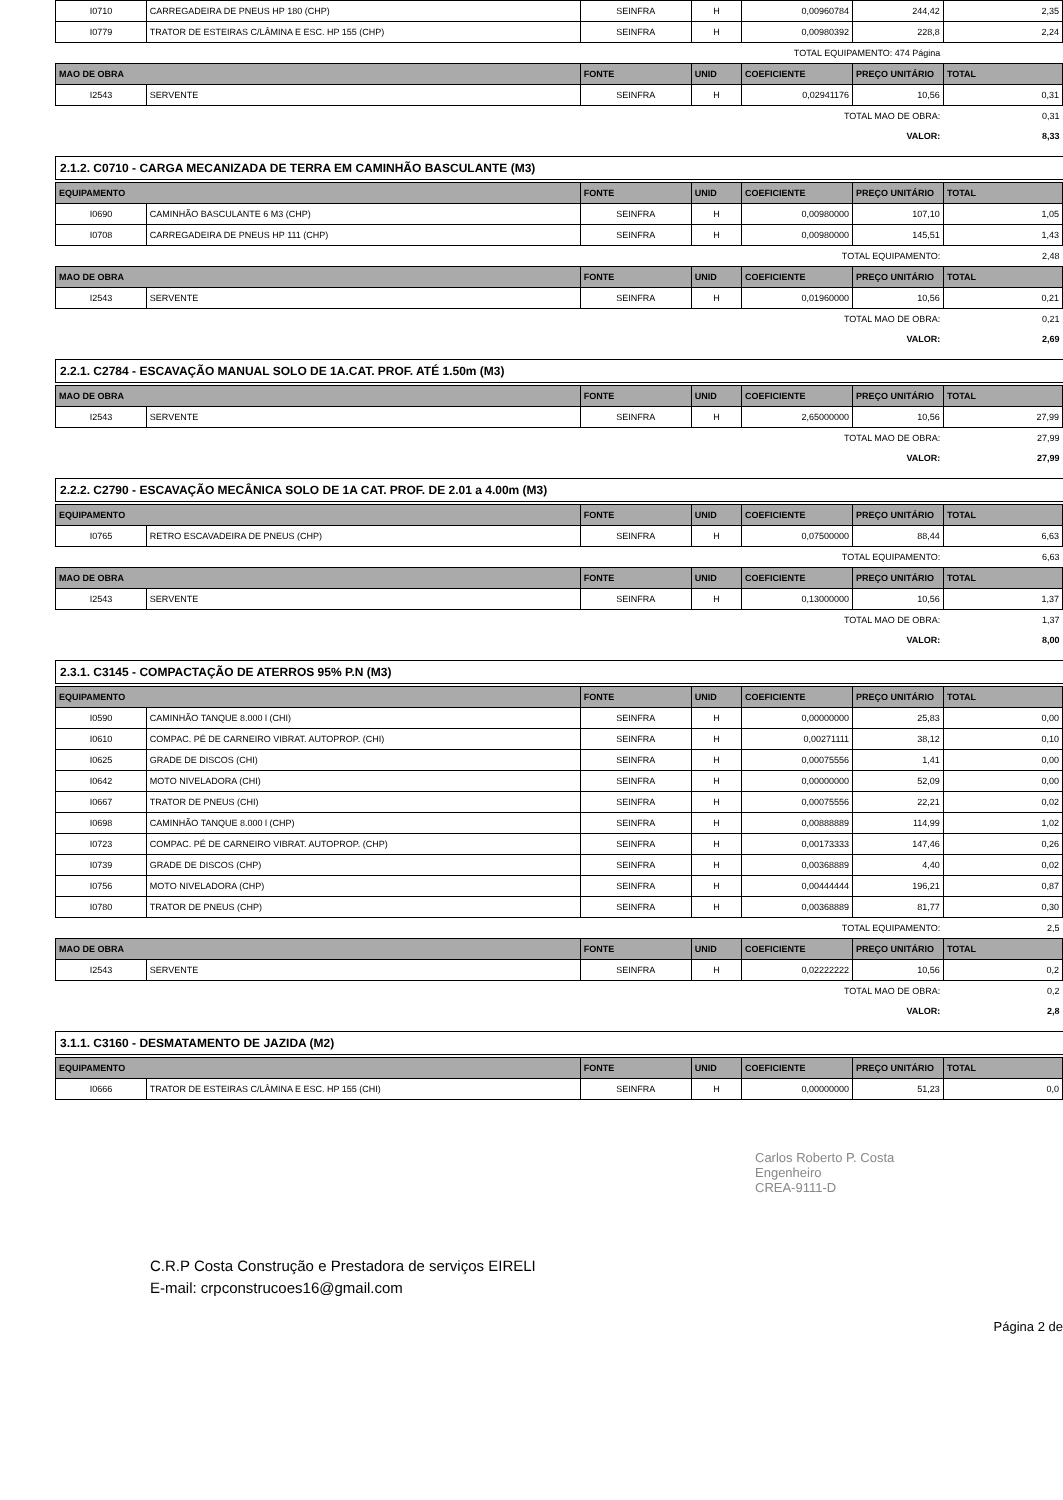| I0710 | CARREGADEIRA DE PNEUS HP 180 (CHP) | SEINFRA | H | 0,00960784 | 244,42 | 2,35 |
| I0779 | TRATOR DE ESTEIRAS C/LÂMINA E ESC. HP 155 (CHP) | SEINFRA | H | 0,00980392 | 228,8 | 2,24 |
| TOTAL EQUIPAMENTO: 474 Página | | | | | | |
| MAO DE OBRA | | FONTE | UNID | COEFICIENTE | PREÇO UNITÁRIO | TOTAL |
| I2543 | SERVENTE | SEINFRA | H | 0,02941176 | 10,56 | 0,31 |
| TOTAL MAO DE OBRA: | | | | | | 0,31 |
| VALOR: | | | | | | 8,33 |
2.1.2. C0710 - CARGA MECANIZADA DE TERRA EM CAMINHÃO BASCULANTE (M3)
| EQUIPAMENTO | | FONTE | UNID | COEFICIENTE | PREÇO UNITÁRIO | TOTAL |
| --- | --- | --- | --- | --- | --- | --- |
| I0690 | CAMINHÃO BASCULANTE 6 M3 (CHP) | SEINFRA | H | 0,00980000 | 107,10 | 1,05 |
| I0708 | CARREGADEIRA DE PNEUS HP 111 (CHP) | SEINFRA | H | 0,00980000 | 145,51 | 1,43 |
| TOTAL EQUIPAMENTO: | | | | | | 2,48 |
| MAO DE OBRA | | FONTE | UNID | COEFICIENTE | PREÇO UNITÁRIO | TOTAL |
| I2543 | SERVENTE | SEINFRA | H | 0,01960000 | 10,56 | 0,21 |
| TOTAL MAO DE OBRA: | | | | | | 0,21 |
| VALOR: | | | | | | 2,69 |
2.2.1. C2784 - ESCAVAÇÃO MANUAL SOLO DE 1A.CAT. PROF. ATÉ 1.50m (M3)
| MAO DE OBRA | | FONTE | UNID | COEFICIENTE | PREÇO UNITÁRIO | TOTAL |
| --- | --- | --- | --- | --- | --- | --- |
| I2543 | SERVENTE | SEINFRA | H | 2,65000000 | 10,56 | 27,99 |
| TOTAL MAO DE OBRA: | | | | | | 27,99 |
| VALOR: | | | | | | 27,99 |
2.2.2. C2790 - ESCAVAÇÃO MECÂNICA SOLO DE 1A CAT. PROF. DE 2.01 a 4.00m (M3)
| EQUIPAMENTO | | FONTE | UNID | COEFICIENTE | PREÇO UNITÁRIO | TOTAL |
| --- | --- | --- | --- | --- | --- | --- |
| I0765 | RETRO ESCAVADEIRA DE PNEUS (CHP) | SEINFRA | H | 0,07500000 | 88,44 | 6,63 |
| TOTAL EQUIPAMENTO: | | | | | | 6,63 |
| MAO DE OBRA | | FONTE | UNID | COEFICIENTE | PREÇO UNITÁRIO | TOTAL |
| I2543 | SERVENTE | SEINFRA | H | 0,13000000 | 10,56 | 1,37 |
| TOTAL MAO DE OBRA: | | | | | | 1,37 |
| VALOR: | | | | | | 8,00 |
2.3.1. C3145 - COMPACTAÇÃO DE ATERROS 95% P.N (M3)
| EQUIPAMENTO | | FONTE | UNID | COEFICIENTE | PREÇO UNITÁRIO | TOTAL |
| --- | --- | --- | --- | --- | --- | --- |
| I0590 | CAMINHÃO TANQUE 8.000 l (CHI) | SEINFRA | H | 0,00000000 | 25,83 | 0,00 |
| I0610 | COMPAC. PÉ DE CARNEIRO VIBRAT. AUTOPROP. (CHI) | SEINFRA | H | 0,00271111 | 38,12 | 0,10 |
| I0625 | GRADE DE DISCOS (CHI) | SEINFRA | H | 0,00075556 | 1,41 | 0,00 |
| I0642 | MOTO NIVELADORA (CHI) | SEINFRA | H | 0,00000000 | 52,09 | 0,00 |
| I0667 | TRATOR DE PNEUS (CHI) | SEINFRA | H | 0,00075556 | 22,21 | 0,02 |
| I0698 | CAMINHÃO TANQUE 8.000 l (CHP) | SEINFRA | H | 0,00888889 | 114,99 | 1,02 |
| I0723 | COMPAC. PÉ DE CARNEIRO VIBRAT. AUTOPROP. (CHP) | SEINFRA | H | 0,00173333 | 147,46 | 0,26 |
| I0739 | GRADE DE DISCOS (CHP) | SEINFRA | H | 0,00368889 | 4,40 | 0,02 |
| I0756 | MOTO NIVELADORA (CHP) | SEINFRA | H | 0,00444444 | 196,21 | 0,87 |
| I0780 | TRATOR DE PNEUS (CHP) | SEINFRA | H | 0,00368889 | 81,77 | 0,30 |
| TOTAL EQUIPAMENTO: | | | | | | 2,5 |
| MAO DE OBRA | | FONTE | UNID | COEFICIENTE | PREÇO UNITÁRIO | TOTAL |
| I2543 | SERVENTE | SEINFRA | H | 0,02222222 | 10,56 | 0,2 |
| TOTAL MAO DE OBRA: | | | | | | 0,2 |
| VALOR: | | | | | | 2,8 |
3.1.1. C3160 - DESMATAMENTO DE JAZIDA (M2)
| EQUIPAMENTO | | FONTE | UNID | COEFICIENTE | PREÇO UNITÁRIO | TOTAL |
| --- | --- | --- | --- | --- | --- | --- |
| I0666 | TRATOR DE ESTEIRAS C/LÂMINA E ESC. HP 155 (CHI) | SEINFRA | H | 0,00000000 | 51,23 | 0,0 |
Carlos Roberto P. Costa
Engenheiro
CREA-9111-D
C.R.P Costa Construção e Prestadora de serviços EIRELI
E-mail: crpconstrucoes16@gmail.com
Página 2 de